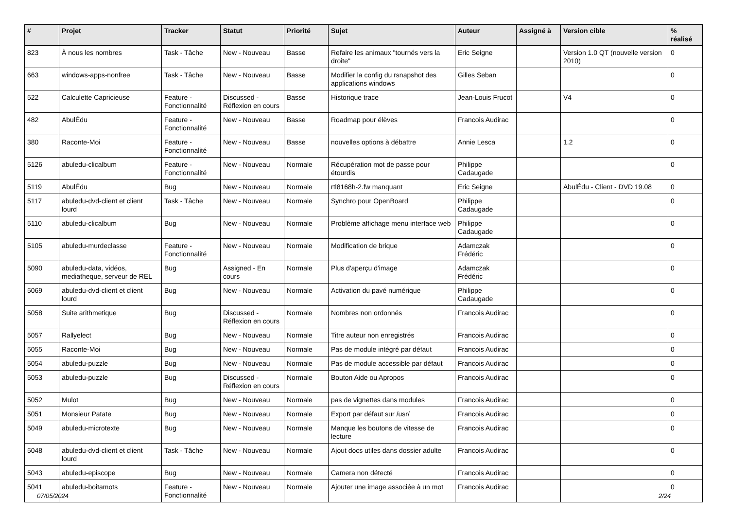| # | Projet | Tracker | Statut | Priorité | Sujet | Auteur | Assigné à | Version cible | % réalisé |
| --- | --- | --- | --- | --- | --- | --- | --- | --- | --- |
| 823 | À nous les nombres | Task - Tâche | New - Nouveau | Basse | Refaire les animaux "tournés vers la droite" | Eric Seigne | | Version 1.0 QT (nouvelle version 2010) | 0 |
| 663 | windows-apps-nonfree | Task - Tâche | New - Nouveau | Basse | Modifier la config du rsnapshot des applications windows | Gilles Seban | | | 0 |
| 522 | Calculette Capricieuse | Feature - Fonctionnalité | Discussed - Réflexion en cours | Basse | Historique trace | Jean-Louis Frucot | | V4 | 0 |
| 482 | AbulÉdu | Feature - Fonctionnalité | New - Nouveau | Basse | Roadmap pour élèves | Francois Audirac | | | 0 |
| 380 | Raconte-Moi | Feature - Fonctionnalité | New - Nouveau | Basse | nouvelles options à débattre | Annie Lesca | | 1.2 | 0 |
| 5126 | abuledu-clicalbum | Feature - Fonctionnalité | New - Nouveau | Normale | Récupération mot de passe pour étourdis | Philippe Cadaugade | | | 0 |
| 5119 | AbulÉdu | Bug | New - Nouveau | Normale | rtl8168h-2.fw manquant | Eric Seigne | | AbulÉdu - Client - DVD 19.08 | 0 |
| 5117 | abuledu-dvd-client et client lourd | Task - Tâche | New - Nouveau | Normale | Synchro pour OpenBoard | Philippe Cadaugade | | | 0 |
| 5110 | abuledu-clicalbum | Bug | New - Nouveau | Normale | Problème affichage menu interface web | Philippe Cadaugade | | | 0 |
| 5105 | abuledu-murdeclasse | Feature - Fonctionnalité | New - Nouveau | Normale | Modification de brique | Adamczak Frédéric | | | 0 |
| 5090 | abuledu-data, vidéos, mediatheque, serveur de REL | Bug | Assigned - En cours | Normale | Plus d'aperçu d'image | Adamczak Frédéric | | | 0 |
| 5069 | abuledu-dvd-client et client lourd | Bug | New - Nouveau | Normale | Activation du pavé numérique | Philippe Cadaugade | | | 0 |
| 5058 | Suite arithmetique | Bug | Discussed - Réflexion en cours | Normale | Nombres non ordonnés | Francois Audirac | | | 0 |
| 5057 | Rallyelect | Bug | New - Nouveau | Normale | Titre auteur non enregistrés | Francois Audirac | | | 0 |
| 5055 | Raconte-Moi | Bug | New - Nouveau | Normale | Pas de module intégré par défaut | Francois Audirac | | | 0 |
| 5054 | abuledu-puzzle | Bug | New - Nouveau | Normale | Pas de module accessible par défaut | Francois Audirac | | | 0 |
| 5053 | abuledu-puzzle | Bug | Discussed - Réflexion en cours | Normale | Bouton Aide ou Apropos | Francois Audirac | | | 0 |
| 5052 | Mulot | Bug | New - Nouveau | Normale | pas de vignettes dans modules | Francois Audirac | | | 0 |
| 5051 | Monsieur Patate | Bug | New - Nouveau | Normale | Export par défaut sur /usr/ | Francois Audirac | | | 0 |
| 5049 | abuledu-microtexte | Bug | New - Nouveau | Normale | Manque les boutons de vitesse de lecture | Francois Audirac | | | 0 |
| 5048 | abuledu-dvd-client et client lourd | Task - Tâche | New - Nouveau | Normale | Ajout docs utiles dans dossier adulte | Francois Audirac | | | 0 |
| 5043 | abuledu-episcope | Bug | New - Nouveau | Normale | Camera non détecté | Francois Audirac | | | 0 |
| 5041 | abuledu-boitamots | Feature - Fonctionnalité | New - Nouveau | Normale | Ajouter une image associée à un mot | Francois Audirac | | | 0 |
07/05/2024 2/24